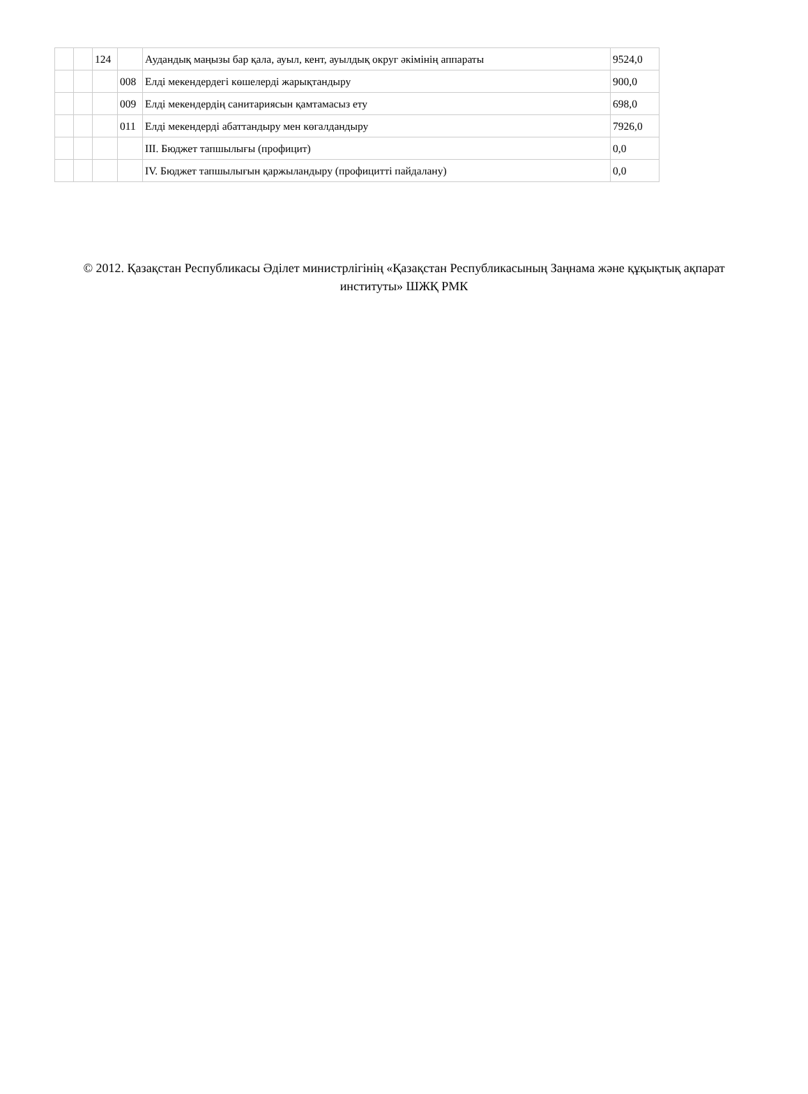| | | 124 | | Аудандық маңызы бар қала, ауыл, кент, ауылдық округ әкімінің аппараты | 9524,0 |
| | | | 008 | Елді мекендердегі көшелерді жарықтандыру | 900,0 |
| | | | 009 | Елді мекендердің санитариясын қамтамасыз ету | 698,0 |
| | | | 011 | Елді мекендерді абаттандыру мен көгалдандыру | 7926,0 |
| | | | | III. Бюджет тапшылығы (профицит) | 0,0 |
| | | | | IV. Бюджет тапшылығын қаржыландыру (профицитті пайдалану) | 0,0 |
© 2012. Қазақстан Республикасы Әділет министрлігінің «Қазақстан Республикасының Заңнама және құқықтық ақпарат институты» ШЖҚ РМК